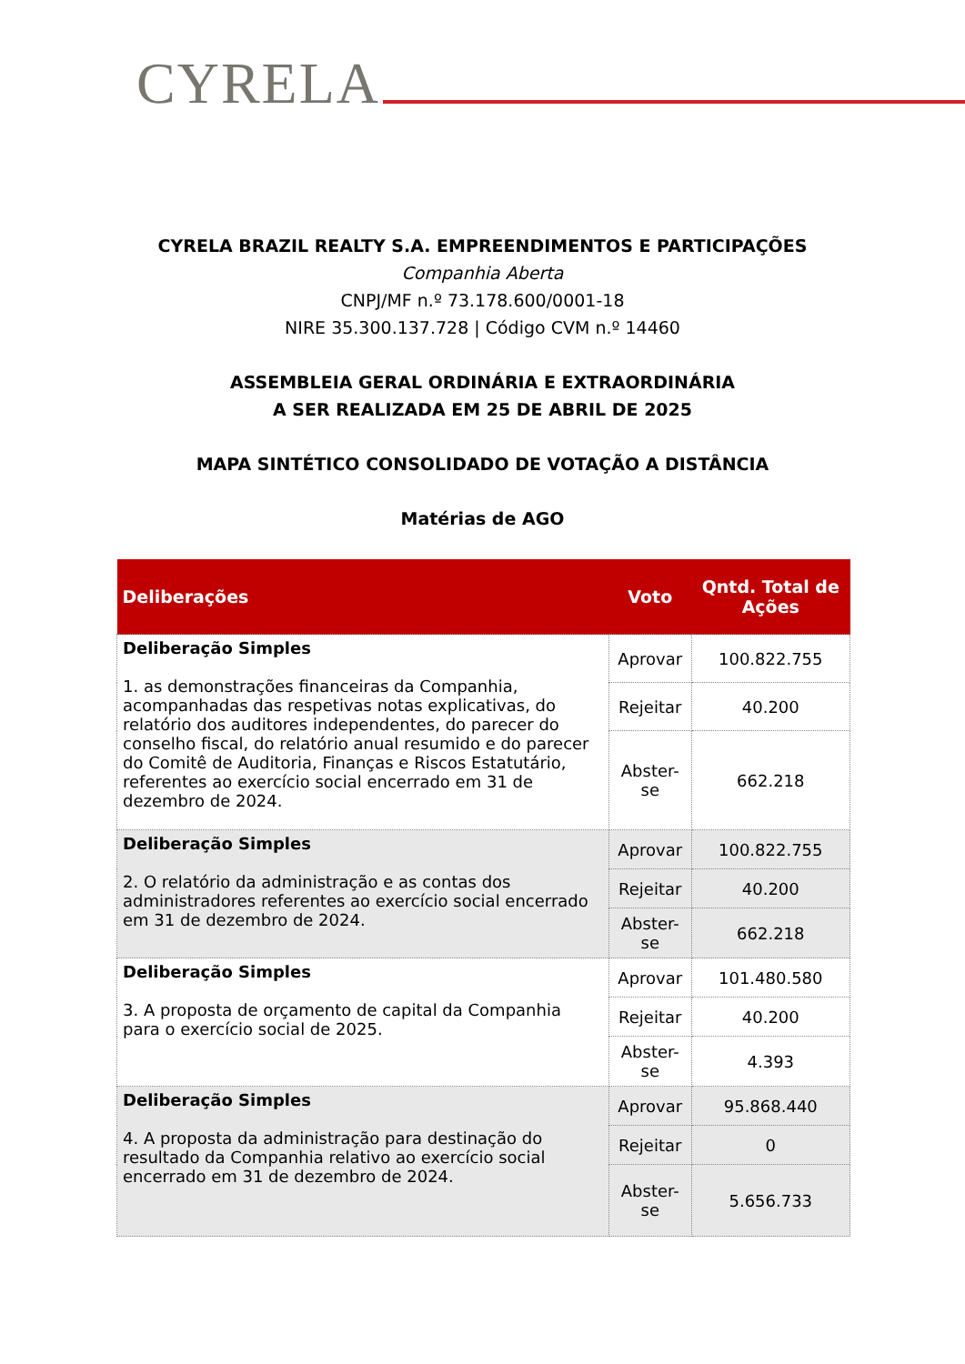CYRELA
CYRELA BRAZIL REALTY S.A. EMPREENDIMENTOS E PARTICIPAÇÕES
Companhia Aberta
CNPJ/MF n.º 73.178.600/0001-18
NIRE 35.300.137.728 | Código CVM n.º 14460
ASSEMBLEIA GERAL ORDINÁRIA E EXTRAORDINÁRIA
A SER REALIZADA EM 25 DE ABRIL DE 2025
MAPA SINTÉTICO CONSOLIDADO DE VOTAÇÃO A DISTÂNCIA
Matérias de AGO
| Deliberações | Voto | Qntd. Total de Ações |
| --- | --- | --- |
| Deliberação Simples 1. as demonstrações financeiras da Companhia, acompanhadas das respetivas notas explicativas, do relatório dos auditores independentes, do parecer do conselho fiscal, do relatório anual resumido e do parecer do Comitê de Auditoria, Finanças e Riscos Estatutário, referentes ao exercício social encerrado em 31 de dezembro de 2024. | Aprovar | 100.822.755 |
| | Rejeitar | 40.200 |
| | Abster-se | 662.218 |
| Deliberação Simples 2. O relatório da administração e as contas dos administradores referentes ao exercício social encerrado em 31 de dezembro de 2024. | Aprovar | 100.822.755 |
| | Rejeitar | 40.200 |
| | Abster-se | 662.218 |
| Deliberação Simples 3. A proposta de orçamento de capital da Companhia para o exercício social de 2025. | Aprovar | 101.480.580 |
| | Rejeitar | 40.200 |
| | Abster-se | 4.393 |
| Deliberação Simples 4. A proposta da administração para destinação do resultado da Companhia relativo ao exercício social encerrado em 31 de dezembro de 2024. | Aprovar | 95.868.440 |
| | Rejeitar | 0 |
| | Abster-se | 5.656.733 |